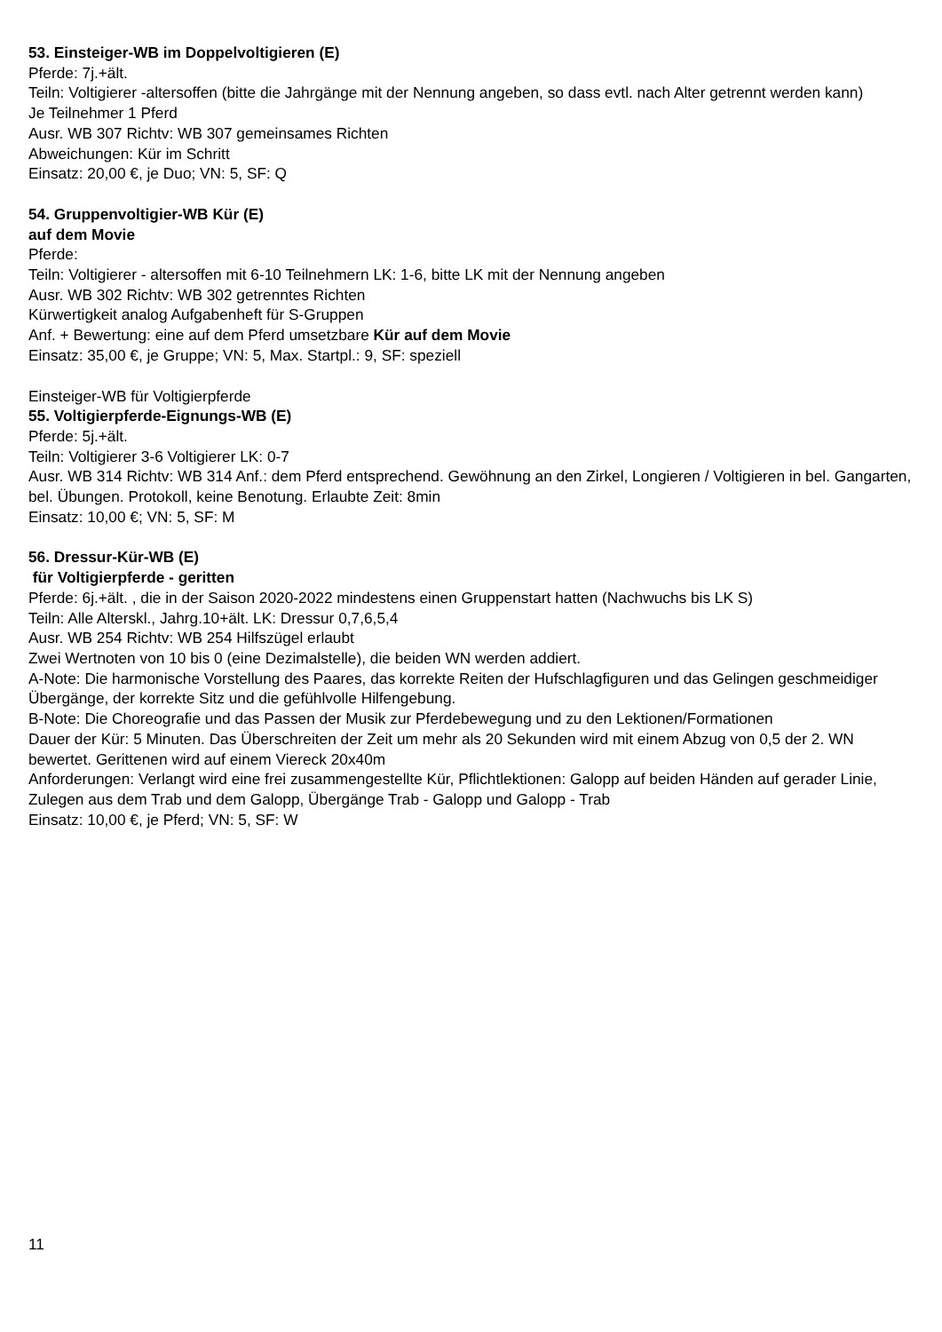53. Einsteiger-WB im Doppelvoltigieren (E)
Pferde: 7j.+ält.
Teiln: Voltigierer -altersoffen (bitte die Jahrgänge mit der Nennung angeben, so dass evtl. nach Alter getrennt werden kann)
Je Teilnehmer 1 Pferd
Ausr. WB 307 Richtv: WB 307 gemeinsames Richten
Abweichungen: Kür im Schritt
Einsatz: 20,00 €, je Duo; VN: 5, SF: Q
54. Gruppenvoltigier-WB Kür (E)
auf dem Movie
Pferde:
Teiln: Voltigierer - altersoffen mit 6-10 Teilnehmern LK: 1-6, bitte LK mit der Nennung angeben
Ausr. WB 302 Richtv: WB 302 getrenntes Richten
Kürwertigkeit analog Aufgabenheft für S-Gruppen
Anf. + Bewertung: eine auf dem Pferd umsetzbare Kür auf dem Movie
Einsatz: 35,00 €, je Gruppe; VN: 5, Max. Startpl.: 9, SF: speziell
Einsteiger-WB für Voltigierpferde
55. Voltigierpferde-Eignungs-WB (E)
Pferde: 5j.+ält.
Teiln: Voltigierer 3-6 Voltigierer LK: 0-7
Ausr. WB 314 Richtv: WB 314 Anf.: dem Pferd entsprechend. Gewöhnung an den Zirkel, Longieren / Voltigieren in bel. Gangarten, bel. Übungen. Protokoll, keine Benotung. Erlaubte Zeit: 8min
Einsatz: 10,00 €; VN: 5, SF: M
56. Dressur-Kür-WB (E)
für Voltigierpferde - geritten
Pferde: 6j.+ält. , die in der Saison 2020-2022 mindestens einen Gruppenstart hatten (Nachwuchs bis LK S)
Teiln: Alle Alterskl., Jahrg.10+ält. LK: Dressur 0,7,6,5,4
Ausr. WB 254 Richtv: WB 254 Hilfszügel erlaubt
Zwei Wertnoten von 10 bis 0 (eine Dezimalstelle), die beiden WN werden addiert.
A-Note: Die harmonische Vorstellung des Paares, das korrekte Reiten der Hufschlagfiguren und das Gelingen geschmeidiger Übergänge, der korrekte Sitz und die gefühlvolle Hilfengebung.
B-Note: Die Choreografie und das Passen der Musik zur Pferdebewegung und zu den Lektionen/Formationen
Dauer der Kür: 5 Minuten. Das Überschreiten der Zeit um mehr als 20 Sekunden wird mit einem Abzug von 0,5 der 2. WN bewertet. Gerittenen wird auf einem Viereck 20x40m
Anforderungen: Verlangt wird eine frei zusammengestellte Kür, Pflichtlektionen: Galopp auf beiden Händen auf gerader Linie, Zulegen aus dem Trab und dem Galopp, Übergänge Trab - Galopp und Galopp - Trab
Einsatz: 10,00 €, je Pferd; VN: 5, SF: W
11